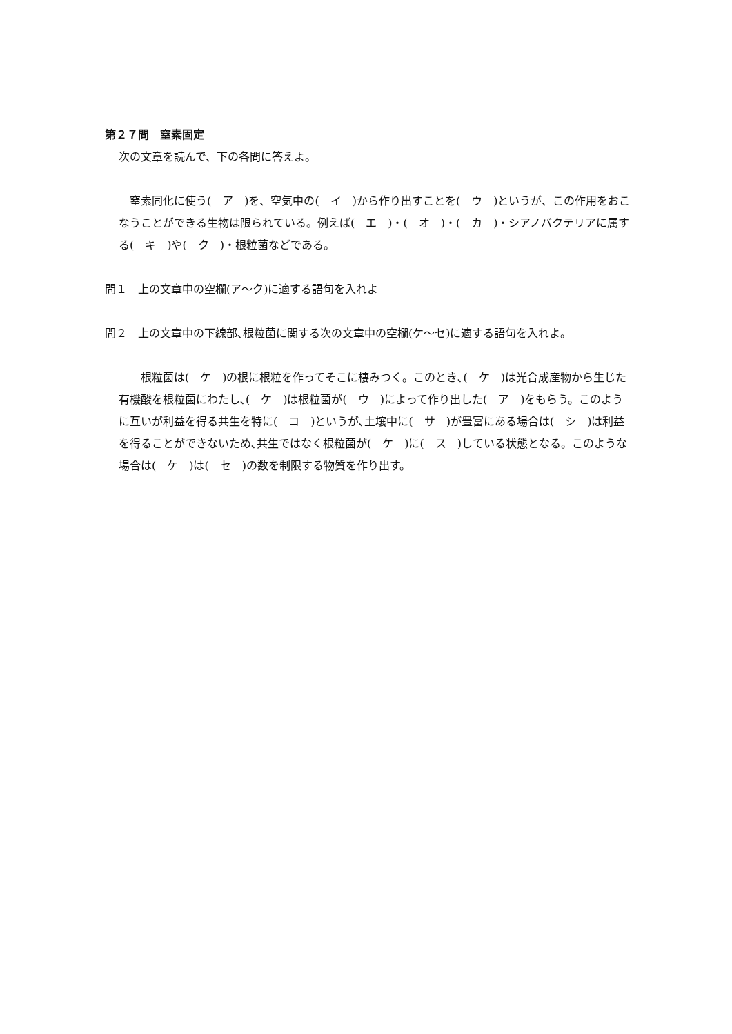第２７問　窒素固定
次の文章を読んで、下の各問に答えよ。
　窒素同化に使う(　ア　)を、空気中の(　イ　)から作り出すことを(　ウ　)というが、この作用をおこなうことができる生物は限られている。例えば(　エ　)・(　オ　)・(　カ　)・シアノバクテリアに属する(　キ　)や(　ク　)・根粒菌などである。
問１　上の文章中の空欄(ア～ク)に適する語句を入れよ
問２　上の文章中の下線部､根粒菌に関する次の文章中の空欄(ケ～セ)に適する語句を入れよ。
　　根粒菌は(　ケ　)の根に根粒を作ってそこに棲みつく。このとき､(　ケ　)は光合成産物から生じた有機酸を根粒菌にわたし､(　ケ　)は根粒菌が(　ウ　)によって作り出した(　ア　)をもらう。このように互いが利益を得る共生を特に(　コ　)というが､土壌中に(　サ　)が豊富にある場合は(　シ　)は利益を得ることができないため､共生ではなく根粒菌が(　ケ　)に(　ス　)している状態となる。このような場合は(　ケ　)は(　セ　)の数を制限する物質を作り出す。